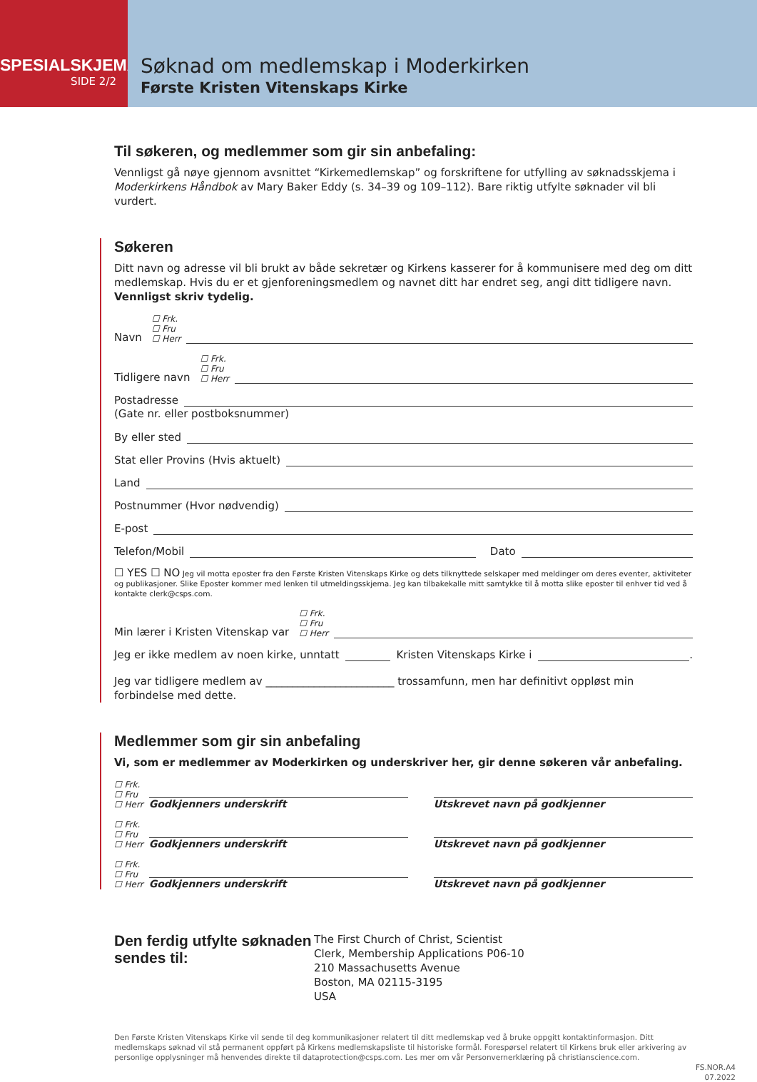SPESIALSKJEMA
SIDE 2/2
Søknad om medlemskap i Moderkirken
Første Kristen Vitenskaps Kirke
Til søkeren, og medlemmer som gir sin anbefaling:
Vennligst gå nøye gjennom avsnittet “Kirkemedlemskap” og forskriftene for utfylling av søknadsskjema i Moderkirkens Håndbok av Mary Baker Eddy (s. 34–39 og 109–112). Bare riktig utfylte søknader vil bli vurdert.
Søkeren
Ditt navn og adresse vil bli brukt av både sekretær og Kirkens kasserer for å kommunisere med deg om ditt medlemskap. Hvis du er et gjenforeningsmedlem og navnet ditt har endret seg, angi ditt tidligere navn. Vennligst skriv tydelig.
Navn ☐ Frk.
☐ Fru
☐ Herr
Tidligere navn ☐ Frk.
☐ Fru
☐ Herr
Postadresse
(Gate nr. eller postboksnummer)
By eller sted
Stat eller Provins (Hvis aktuelt)
Land
Postnummer (Hvor nødvendig)
E-post
Telefon/Mobil Dato
☐ YES ☐ NO Jeg vil motta eposter fra den Første Kristen Vitenskaps Kirke og dets tilknyttede selskaper med meldinger om deres eventer, aktiviteter og publikasjoner. Slike Eposter kommer med lenken til utmeldingsskjema. Jeg kan tilbakekalle mitt samtykke til å motta slike eposter til enhver tid ved å kontakte clerk@csps.com.
Min lærer i Kristen Vitenskap var ☐ Frk.
☐ Fru
☐ Herr
Jeg er ikke medlem av noen kirke, unntatt Kristen Vitenskaps Kirke i .
Jeg var tidligere medlem av ________________________ trossamfunn, men har definitivt oppløst min forbindelse med dette.
Medlemmer som gir sin anbefaling
Vi, som er medlemmer av Moderkirken og underskriver her, gir denne søkeren vår anbefaling.
☐ Frk.
☐ Fru
☐ Herr Godkjenners underskrift Utskrevet navn på godkjenner
☐ Frk.
☐ Fru
☐ Herr Godkjenners underskrift Utskrevet navn på godkjenner
☐ Frk.
☐ Fru
☐ Herr Godkjenners underskrift Utskrevet navn på godkjenner
Den ferdig utfylte søknaden sendes til:
The First Church of Christ, Scientist
Clerk, Membership Applications P06-10
210 Massachusetts Avenue
Boston, MA 02115-3195
USA
Den Første Kristen Vitenskaps Kirke vil sende til deg kommunikasjoner relatert til ditt medlemskap ved å bruke oppgitt kontaktinformasjon. Ditt medlemskaps søknad vil stå permanent oppført på Kirkens medlemskapsliste til historiske formål. Forespørsel relatert til Kirkens bruk eller arkivering av personlige opplysninger må henvendes direkte til dataprotection@csps.com. Les mer om vår Personvernerklæring på christianscience.com.
FS.NOR.A4
07.2022